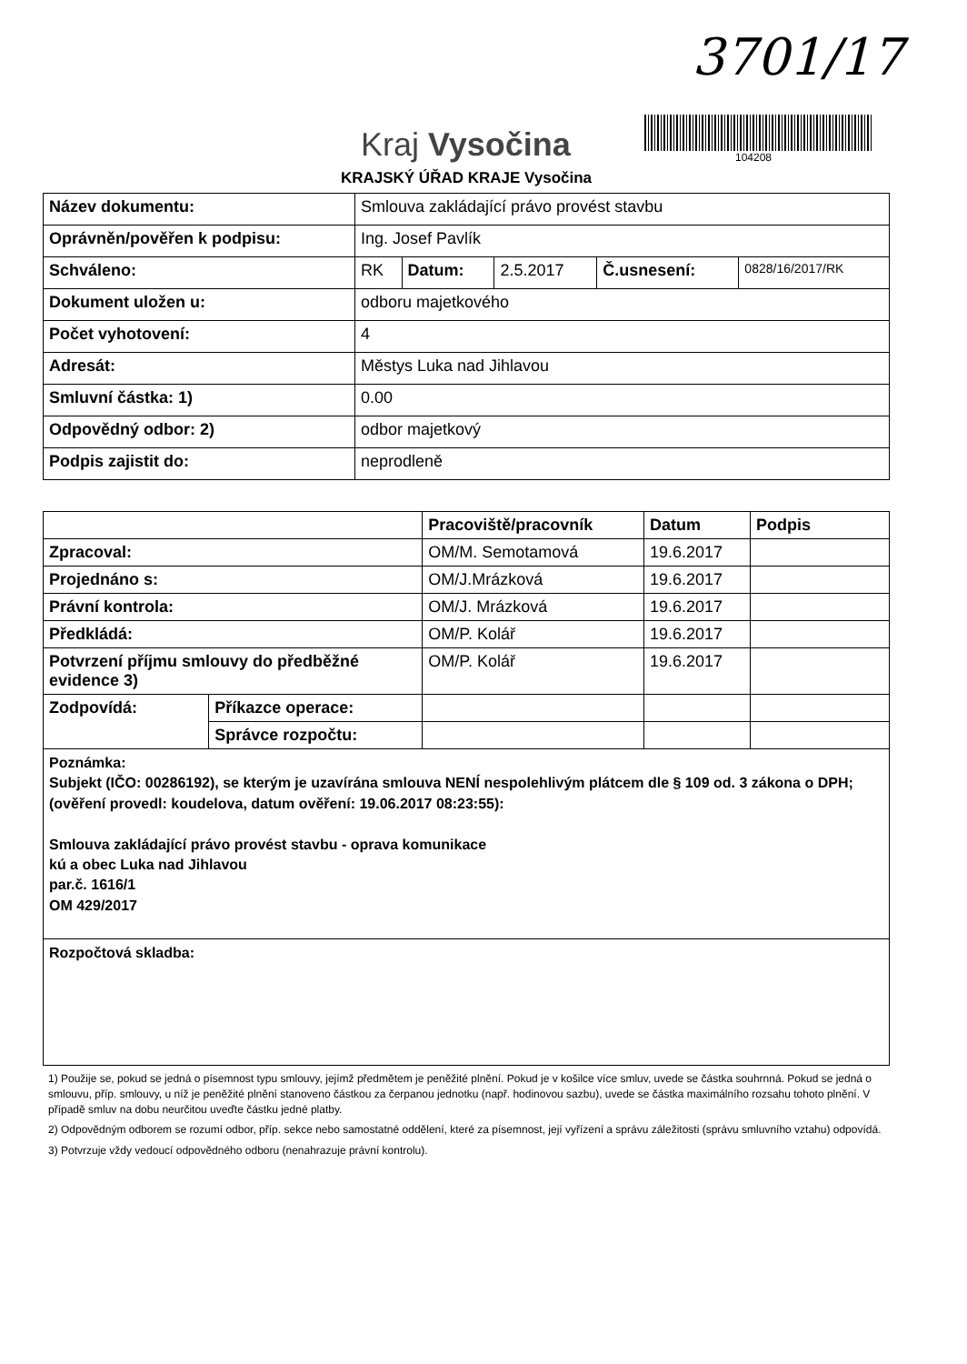3701/17
Kraj Vysočina
104208
KRAJSKÝ ÚŘAD KRAJE Vysočina
| Název dokumentu: | Smlouva zakládající právo provést stavbu | | | | |
| Oprávněn/pověřen k podpisu: | Ing. Josef Pavlík | | | | |
| Schváleno: | RK | Datum: | 2.5.2017 | Č.usnesení: | 0828/16/2017/RK |
| Dokument uložen u: | odboru majetkového | | | | |
| Počet vyhotovení: | 4 | | | | |
| Adresát: | Městys Luka nad Jihlavou | | | | |
| Smluvní částka: 1) | 0.00 | | | | |
| Odpovědný odbor: 2) | odbor majetkový | | | | |
| Podpis zajistit do: | neprodleně | | | | |
| | | Pracoviště/pracovník | Datum | Podpis |
| --- | --- | --- | --- | --- |
| Zpracoval: | | OM/M. Semotamová | 19.6.2017 | |
| Projednáno s: | | OM/J.Mrázková | 19.6.2017 | |
| Právní kontrola: | | OM/J. Mrázková | 19.6.2017 | |
| Předkládá: | | OM/P. Kolář | 19.6.2017 | |
| Potvrzení příjmu smlouvy do předběžné evidence 3) | | OM/P. Kolář | 19.6.2017 | |
| Zodpovídá: | Příkazce operace: | | | |
| | Správce rozpočtu: | | | |
| Poznámka: Subjekt (IČO: 00286192), se kterým je uzavírána smlouva NENÍ nespolehlivým plátcem dle § 109 od. 3 zákona o DPH; (ověření provedl: koudelova, datum ověření: 19.06.2017 08:23:55): Smlouva zakládající právo provést stavbu - oprava komunikace kú a obec Luka nad Jihlavou par.č. 1616/1 OM 429/2017 | | | | |
| Rozpočtová skladba: | | | | |
1) Použije se, pokud se jedná o písemnost typu smlouvy, jejímž předmětem je peněžité plnění. Pokud je v košilce více smluv, uvede se částka souhrnná. Pokud se jedná o smlouvu, příp. smlouvy, u níž je peněžité plnění stanoveno částkou za čerpanou jednotku (např. hodinovou sazbu), uvede se částka maximálního rozsahu tohoto plnění. V případě smluv na dobu neurčitou uveďte částku jedné platby.
2) Odpovědným odborem se rozumí odbor, příp. sekce nebo samostatné oddělení, které za písemnost, její vyřízení a správu záležitosti (správu smluvního vztahu) odpovídá.
3) Potvrzuje vždy vedoucí odpovědného odboru (nenahrazuje právní kontrolu).